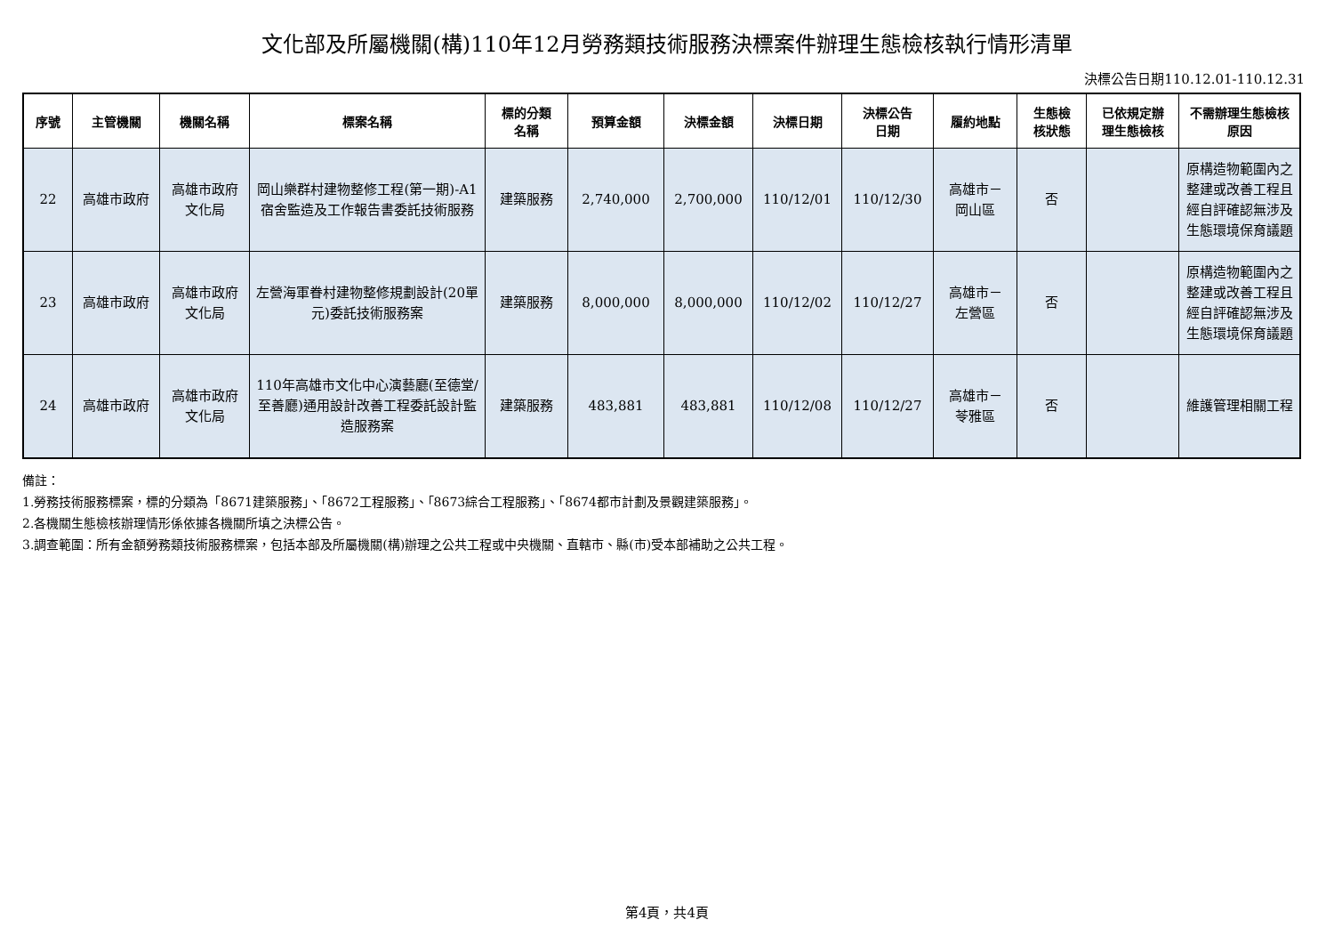文化部及所屬機關(構)110年12月勞務類技術服務決標案件辦理生態檢核執行情形清單
決標公告日期110.12.01-110.12.31
| 序號 | 主管機關 | 機關名稱 | 標案名稱 | 標的分類 名稱 | 預算金額 | 決標金額 | 決標日期 | 決標公告 日期 | 履約地點 | 生態檢 核狀態 | 已依規定辦 理生態檢核 | 不需辦理生態檢核 原因 |
| --- | --- | --- | --- | --- | --- | --- | --- | --- | --- | --- | --- | --- |
| 22 | 高雄市政府 | 高雄市政府 文化局 | 岡山樂群村建物整修工程(第一期)-A1宿舍監造及工作報告書委託技術服務 | 建築服務 | 2,740,000 | 2,700,000 | 110/12/01 | 110/12/30 | 高雄市－ 岡山區 | 否 | | 原構造物範圍內之整建或改善工程且經自評確認無涉及生態環境保育議題 |
| 23 | 高雄市政府 | 高雄市政府 文化局 | 左營海軍眷村建物整修規劃設計(20單元)委託技術服務案 | 建築服務 | 8,000,000 | 8,000,000 | 110/12/02 | 110/12/27 | 高雄市－ 左營區 | 否 | | 原構造物範圍內之整建或改善工程且經自評確認無涉及生態環境保育議題 |
| 24 | 高雄市政府 | 高雄市政府 文化局 | 110年高雄市文化中心演藝廳(至德堂/至善廳)通用設計改善工程委託設計監造服務案 | 建築服務 | 483,881 | 483,881 | 110/12/08 | 110/12/27 | 高雄市－ 苓雅區 | 否 | | 維護管理相關工程 |
備註：
1.勞務技術服務標案，標的分類為「8671建築服務」、「8672工程服務」、「8673綜合工程服務」、「8674都市計劃及景觀建築服務」。
2.各機關生態檢核辦理情形係依據各機關所填之決標公告。
3.調查範圍：所有金額勞務類技術服務標案，包括本部及所屬機關(構)辦理之公共工程或中央機關、直轄市、縣(市)受本部補助之公共工程。
第4頁，共4頁